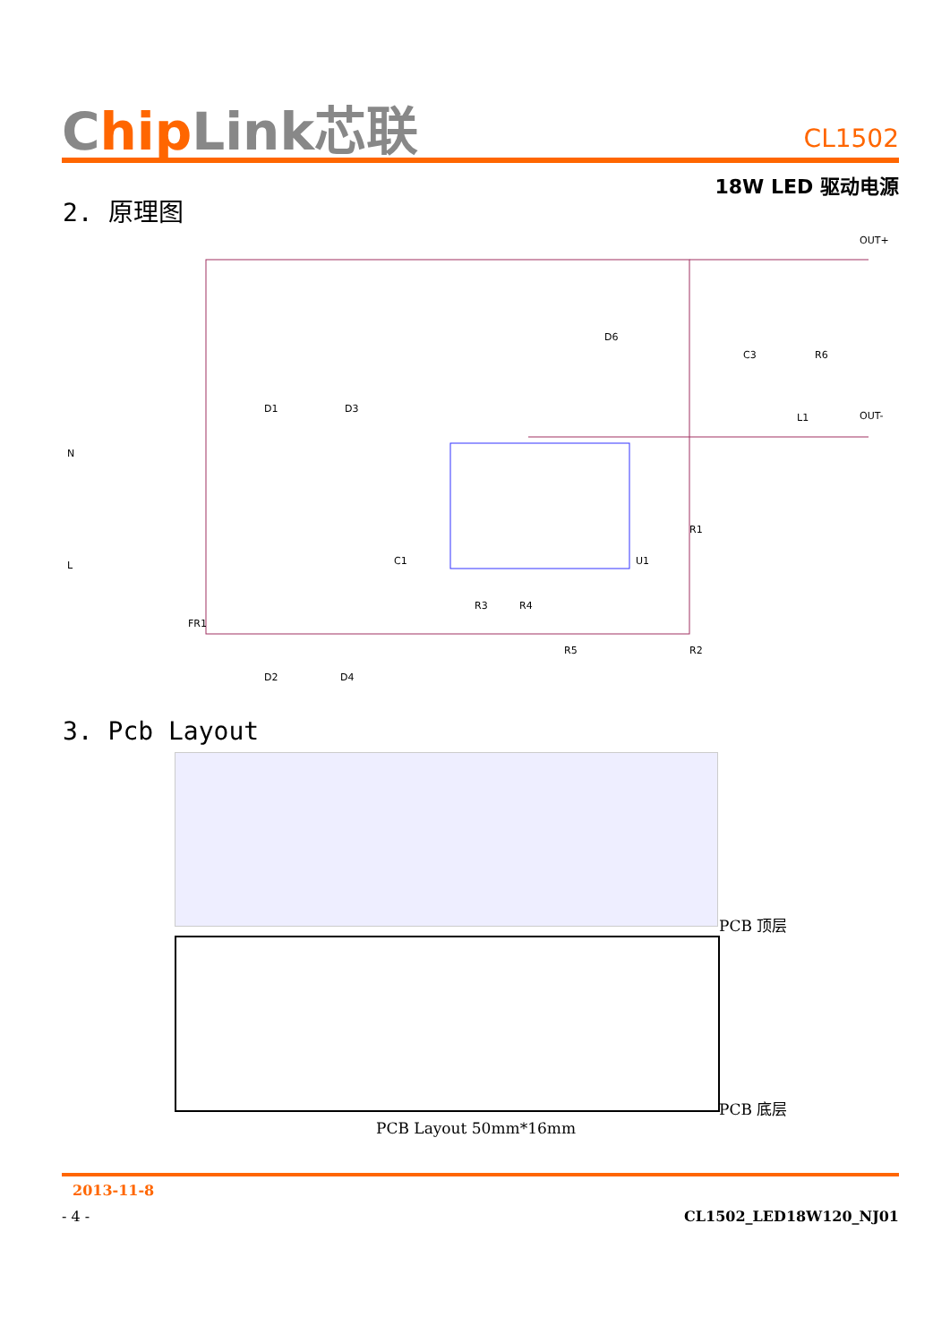Chip Link芯联
CL1502
18W LED 驱动电源
2. 原理图
OUT+
OUT-
N
L
FR1
D1
D3
D2
D4
C1
U1
D6
C3
R6
L1
R1
R2
R3
R4
R5
3. Pcb Layout
PCB 顶层
PCB 底层
PCB Layout 50mm*16mm
2013-11-8
- 4 - CL1502_LED18W120_NJ01